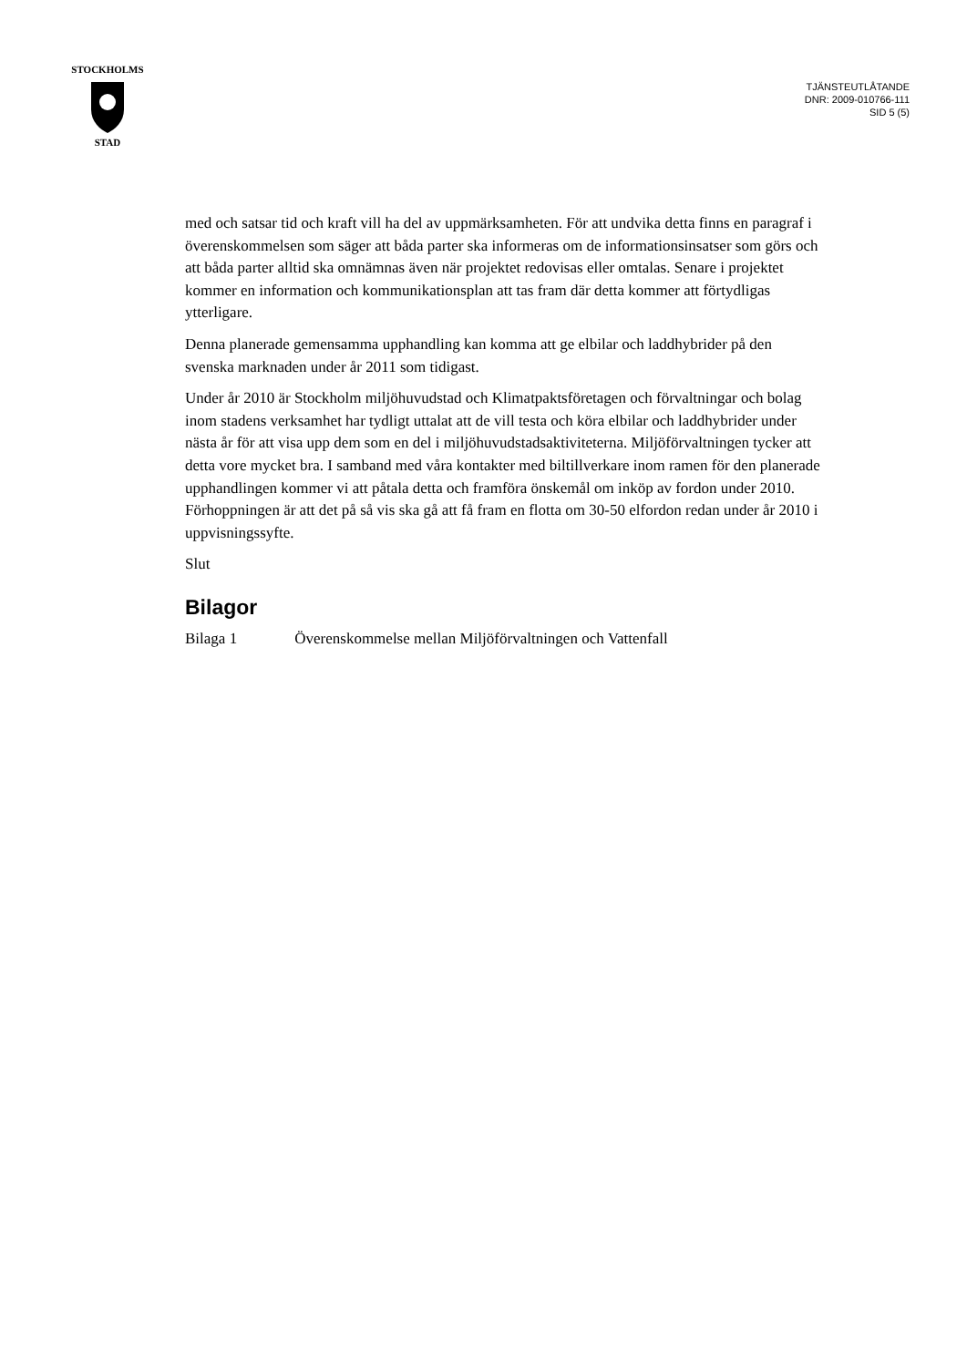STOCKHOLMS
STAD
TJÄNSTEUTLÅTANDE
DNR: 2009-010766-111
SID 5 (5)
med och satsar tid och kraft vill ha del av uppmärksamheten. För att undvika detta finns en paragraf i överenskommelsen som säger att båda parter ska informeras om de informationsinsatser som görs och att båda parter alltid ska omnämnas även när projektet redovisas eller omtalas. Senare i projektet kommer en information och kommunikationsplan att tas fram där detta kommer att förtydligas ytterligare.
Denna planerade gemensamma upphandling kan komma att ge elbilar och laddhybrider på den svenska marknaden under år 2011 som tidigast.
Under år 2010 är Stockholm miljöhuvudstad och Klimatpaktsföretagen och förvaltningar och bolag inom stadens verksamhet har tydligt uttalat att de vill testa och köra elbilar och laddhybrider under nästa år för att visa upp dem som en del i miljöhuvudstadsaktiviteterna. Miljöförvaltningen tycker att detta vore mycket bra. I samband med våra kontakter med biltillverkare inom ramen för den planerade upphandlingen kommer vi att påtala detta och framföra önskemål om inköp av fordon under 2010. Förhoppningen är att det på så vis ska gå att få fram en flotta om 30-50 elfordon redan under år 2010 i uppvisningssyfte.
Slut
Bilagor
Bilaga 1 Överenskommelse mellan Miljöförvaltningen och Vattenfall